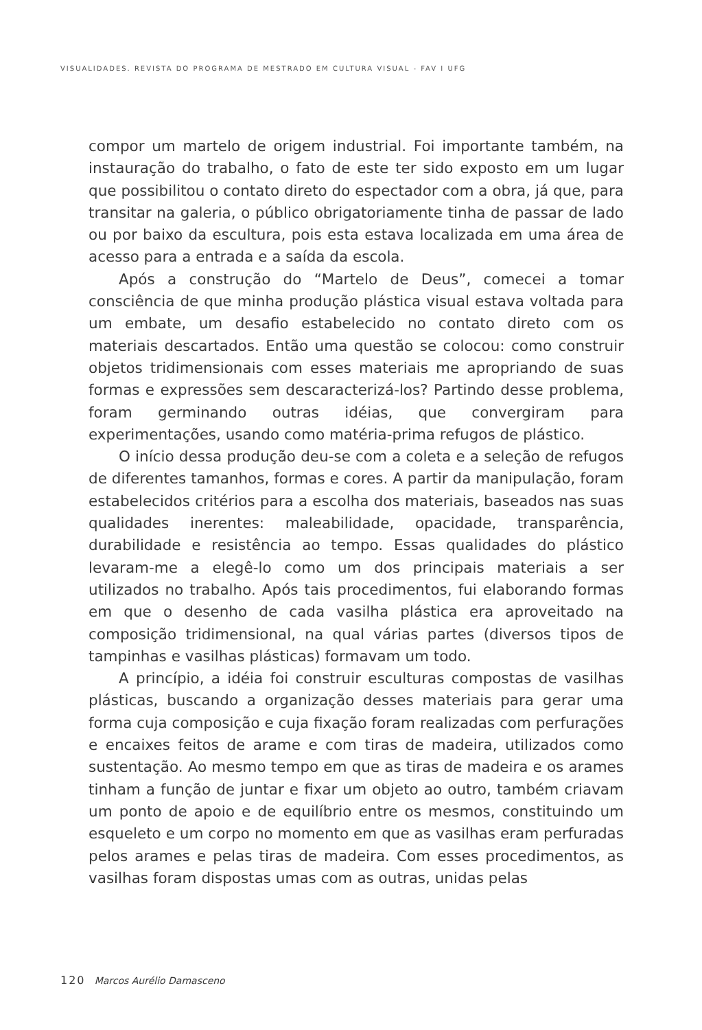VISUALIDADES. REVISTA DO PROGRAMA DE MESTRADO EM CULTURA VISUAL - FAV I UFG
compor um martelo de origem industrial. Foi importante também, na instauração do trabalho, o fato de este ter sido exposto em um lugar que possibilitou o contato direto do espectador com a obra, já que, para transitar na galeria, o público obrigatoriamente tinha de passar de lado ou por baixo da escultura, pois esta estava localizada em uma área de acesso para a entrada e a saída da escola.
Após a construção do “Martelo de Deus”, comecei a tomar consciência de que minha produção plástica visual estava voltada para um embate, um desafio estabelecido no contato direto com os materiais descartados. Então uma questão se colocou: como construir objetos tridimensionais com esses materiais me apropriando de suas formas e expressões sem descaracterizá-los? Partindo desse problema, foram germinando outras idéias, que convergiram para experimentações, usando como matéria-prima refugos de plástico.
O início dessa produção deu-se com a coleta e a seleção de refugos de diferentes tamanhos, formas e cores. A partir da manipulação, foram estabelecidos critérios para a escolha dos materiais, baseados nas suas qualidades inerentes: maleabilidade, opacidade, transparência, durabilidade e resistência ao tempo. Essas qualidades do plástico levaram-me a elegê-lo como um dos principais materiais a ser utilizados no trabalho. Após tais procedimentos, fui elaborando formas em que o desenho de cada vasilha plástica era aproveitado na composição tridimensional, na qual várias partes (diversos tipos de tampinhas e vasilhas plásticas) formavam um todo.
A princípio, a idéia foi construir esculturas compostas de vasilhas plásticas, buscando a organização desses materiais para gerar uma forma cuja composição e cuja fixação foram realizadas com perfurações e encaixes feitos de arame e com tiras de madeira, utilizados como sustentação. Ao mesmo tempo em que as tiras de madeira e os arames tinham a função de juntar e fixar um objeto ao outro, também criavam um ponto de apoio e de equilíbrio entre os mesmos, constituindo um esqueleto e um corpo no momento em que as vasilhas eram perfuradas pelos arames e pelas tiras de madeira. Com esses procedimentos, as vasilhas foram dispostas umas com as outras, unidas pelas
120 Marcos Aurélio Damasceno